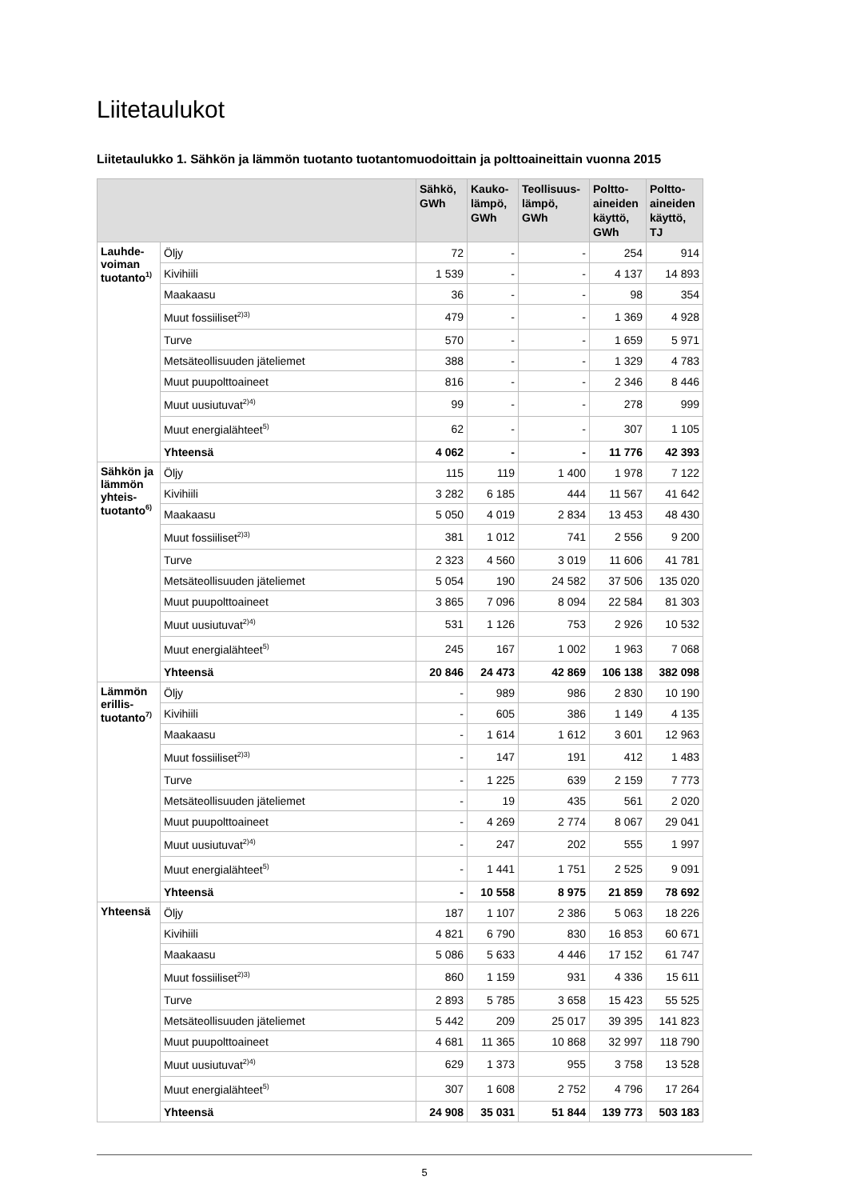Liitetaulukot
Liitetaulukko 1. Sähkön ja lämmön tuotanto tuotantomuodoittain ja polttoaineittain vuonna 2015
| | | Sähkö, GWh | Kauko- lämpö, GWh | Teollisuus- lämpö, GWh | Poltto- aineiden käyttö, GWh | Poltto- aineiden käyttö, TJ |
| --- | --- | --- | --- | --- | --- | --- |
| Lauhde- voiman tuotanto<sup>1)</sup> | Öljy | 72 | - | - | 254 | 914 |
| | Kivihiili | 1 539 | - | - | 4 137 | 14 893 |
| | Maakaasu | 36 | - | - | 98 | 354 |
| | Muut fossiiliset<sup>2)3)</sup> | 479 | - | - | 1 369 | 4 928 |
| | Turve | 570 | - | - | 1 659 | 5 971 |
| | Metsäteollisuuden jäteliemet | 388 | - | - | 1 329 | 4 783 |
| | Muut puupolttoaineet | 816 | - | - | 2 346 | 8 446 |
| | Muut uusiutuvat<sup>2)4)</sup> | 99 | - | - | 278 | 999 |
| | Muut energialähteet<sup>5)</sup> | 62 | - | - | 307 | 1 105 |
| | Yhteensä | 4 062 | - | - | 11 776 | 42 393 |
| Sähkön ja lämmön yhteis- tuotanto<sup>6)</sup> | Öljy | 115 | 119 | 1 400 | 1 978 | 7 122 |
| | Kivihiili | 3 282 | 6 185 | 444 | 11 567 | 41 642 |
| | Maakaasu | 5 050 | 4 019 | 2 834 | 13 453 | 48 430 |
| | Muut fossiiliset<sup>2)3)</sup> | 381 | 1 012 | 741 | 2 556 | 9 200 |
| | Turve | 2 323 | 4 560 | 3 019 | 11 606 | 41 781 |
| | Metsäteollisuuden jäteliemet | 5 054 | 190 | 24 582 | 37 506 | 135 020 |
| | Muut puupolttoaineet | 3 865 | 7 096 | 8 094 | 22 584 | 81 303 |
| | Muut uusiutuvat<sup>2)4)</sup> | 531 | 1 126 | 753 | 2 926 | 10 532 |
| | Muut energialähteet<sup>5)</sup> | 245 | 167 | 1 002 | 1 963 | 7 068 |
| | Yhteensä | 20 846 | 24 473 | 42 869 | 106 138 | 382 098 |
| Lämmön erillis- tuotanto<sup>7)</sup> | Öljy | - | 989 | 986 | 2 830 | 10 190 |
| | Kivihiili | - | 605 | 386 | 1 149 | 4 135 |
| | Maakaasu | - | 1 614 | 1 612 | 3 601 | 12 963 |
| | Muut fossiiliset<sup>2)3)</sup> | - | 147 | 191 | 412 | 1 483 |
| | Turve | - | 1 225 | 639 | 2 159 | 7 773 |
| | Metsäteollisuuden jäteliemet | - | 19 | 435 | 561 | 2 020 |
| | Muut puupolttoaineet | - | 4 269 | 2 774 | 8 067 | 29 041 |
| | Muut uusiutuvat<sup>2)4)</sup> | - | 247 | 202 | 555 | 1 997 |
| | Muut energialähteet<sup>5)</sup> | - | 1 441 | 1 751 | 2 525 | 9 091 |
| | Yhteensä | - | 10 558 | 8 975 | 21 859 | 78 692 |
| Yhteensä | Öljy | 187 | 1 107 | 2 386 | 5 063 | 18 226 |
| | Kivihiili | 4 821 | 6 790 | 830 | 16 853 | 60 671 |
| | Maakaasu | 5 086 | 5 633 | 4 446 | 17 152 | 61 747 |
| | Muut fossiiliset<sup>2)3)</sup> | 860 | 1 159 | 931 | 4 336 | 15 611 |
| | Turve | 2 893 | 5 785 | 3 658 | 15 423 | 55 525 |
| | Metsäteollisuuden jäteliemet | 5 442 | 209 | 25 017 | 39 395 | 141 823 |
| | Muut puupolttoaineet | 4 681 | 11 365 | 10 868 | 32 997 | 118 790 |
| | Muut uusiutuvat<sup>2)4)</sup> | 629 | 1 373 | 955 | 3 758 | 13 528 |
| | Muut energialähteet<sup>5)</sup> | 307 | 1 608 | 2 752 | 4 796 | 17 264 |
| | Yhteensä | 24 908 | 35 031 | 51 844 | 139 773 | 503 183 |
5